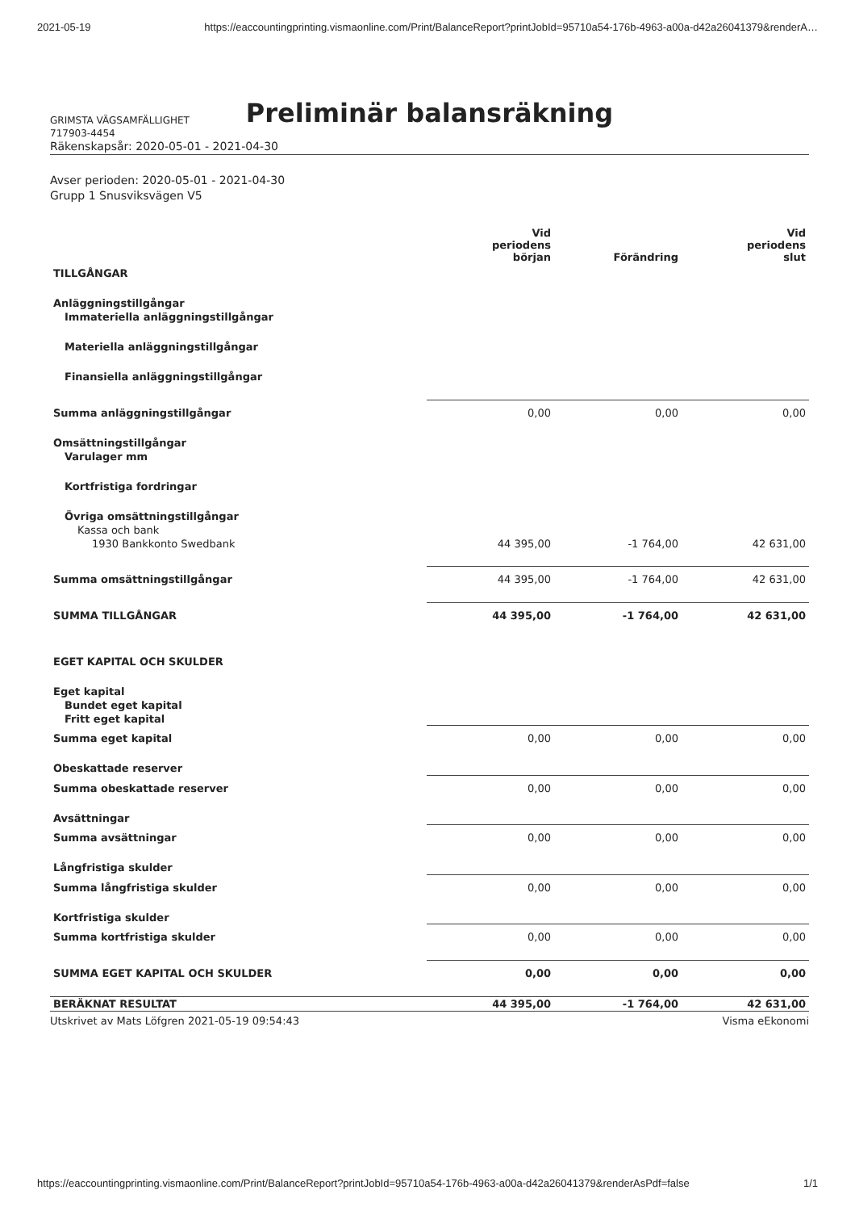2021-05-19 https://eaccountingprinting.vismaonline.com/Print/BalanceReport?printJobId=95710a54-176b-4963-a00a-d42a26041379&renderA…
Preliminär balansräkning
GRIMSTA VÄGSAMFÄLLIGHET
717903-4454
Räkenskapsår: 2020-05-01 - 2021-04-30
Avser perioden: 2020-05-01 - 2021-04-30
Grupp 1 Snusviksvägen V5
| | Vid periodens början | Förändring | Vid periodens slut |
| --- | --- | --- | --- |
| TILLGÅNGAR | | | |
| Anläggningstillgångar | | | |
| Immateriella anläggningstillgångar | | | |
| Materiella anläggningstillgångar | | | |
| Finansiella anläggningstillgångar | | | |
| Summa anläggningstillgångar | 0,00 | 0,00 | 0,00 |
| Omsättningstillgångar | | | |
| Varulager mm | | | |
| Kortfristiga fordringar | | | |
| Övriga omsättningstillgångar | | | |
| Kassa och bank | | | |
| 1930 Bankkonto Swedbank | 44 395,00 | -1 764,00 | 42 631,00 |
| Summa omsättningstillgångar | 44 395,00 | -1 764,00 | 42 631,00 |
| SUMMA TILLGÅNGAR | 44 395,00 | -1 764,00 | 42 631,00 |
| EGET KAPITAL OCH SKULDER | | | |
| Eget kapital | | | |
| Bundet eget kapital | | | |
| Fritt eget kapital | | | |
| Summa eget kapital | 0,00 | 0,00 | 0,00 |
| Obeskattade reserver | | | |
| Summa obeskattade reserver | 0,00 | 0,00 | 0,00 |
| Avsättningar | | | |
| Summa avsättningar | 0,00 | 0,00 | 0,00 |
| Långfristiga skulder | | | |
| Summa långfristiga skulder | 0,00 | 0,00 | 0,00 |
| Kortfristiga skulder | | | |
| Summa kortfristiga skulder | 0,00 | 0,00 | 0,00 |
| SUMMA EGET KAPITAL OCH SKULDER | 0,00 | 0,00 | 0,00 |
| BERÄKNAT RESULTAT | 44 395,00 | -1 764,00 | 42 631,00 |
Utskrivet av Mats Löfgren 2021-05-19 09:54:43 Visma eEkonomi
https://eaccountingprinting.vismaonline.com/Print/BalanceReport?printJobId=95710a54-176b-4963-a00a-d42a26041379&renderAsPdf=false 1/1